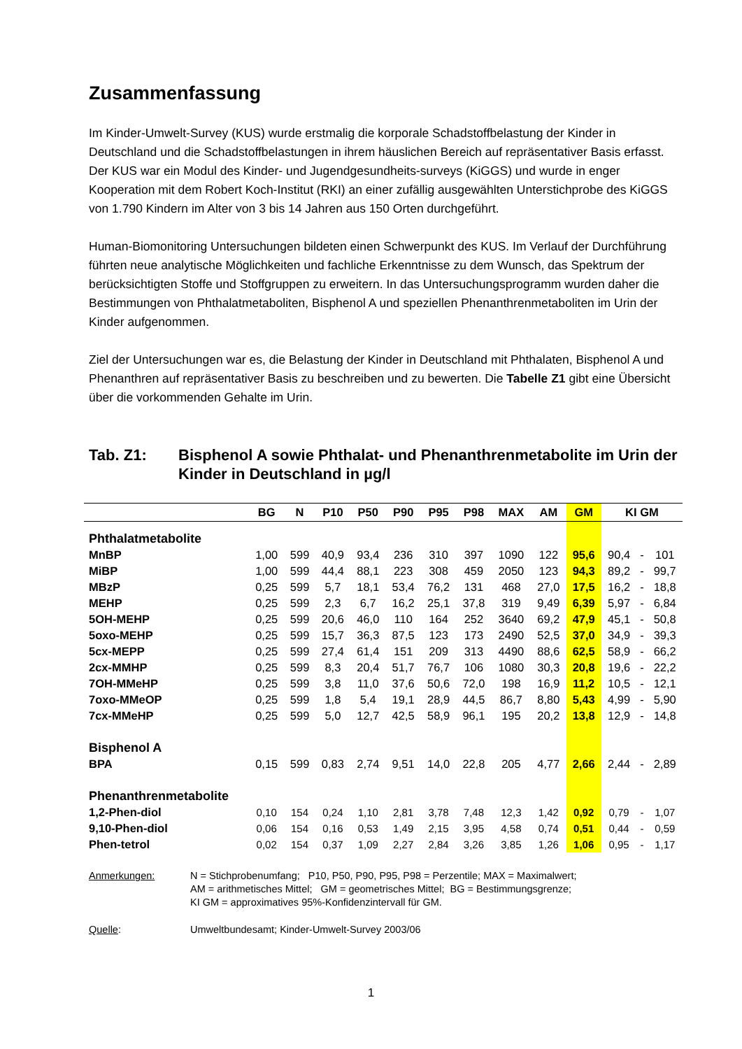Zusammenfassung
Im Kinder-Umwelt-Survey (KUS) wurde erstmalig die korporale Schadstoffbelastung der Kinder in Deutschland und die Schadstoffbelastungen in ihrem häuslichen Bereich auf repräsentativer Basis erfasst. Der KUS war ein Modul des Kinder- und Jugendgesundheits-surveys (KiGGS) und wurde in enger Kooperation mit dem Robert Koch-Institut (RKI) an einer zufällig ausgewählten Unterstichprobe des KiGGS von 1.790 Kindern im Alter von 3 bis 14 Jahren aus 150 Orten durchgeführt.
Human-Biomonitoring Untersuchungen bildeten einen Schwerpunkt des KUS. Im Verlauf der Durchführung führten neue analytische Möglichkeiten und fachliche Erkenntnisse zu dem Wunsch, das Spektrum der berücksichtigten Stoffe und Stoffgruppen zu erweitern. In das Untersuchungsprogramm wurden daher die Bestimmungen von Phthalatmetaboliten, Bisphenol A und speziellen Phenanthrenmetaboliten im Urin der Kinder aufgenommen.
Ziel der Untersuchungen war es, die Belastung der Kinder in Deutschland mit Phthalaten, Bisphenol A und Phenanthren auf repräsentativer Basis zu beschreiben und zu bewerten. Die Tabelle Z1 gibt eine Übersicht über die vorkommenden Gehalte im Urin.
Tab. Z1: Bisphenol A sowie Phthalat- und Phenanthrenmetabolite im Urin der Kinder in Deutschland in µg/l
| | BG | N | P10 | P50 | P90 | P95 | P98 | MAX | AM | GM | KI GM | | |
| --- | --- | --- | --- | --- | --- | --- | --- | --- | --- | --- | --- | --- | --- |
| Phthalatmetabolite | | | | | | | | | | | | | |
| MnBP | 1,00 | 599 | 40,9 | 93,4 | 236 | 310 | 397 | 1090 | 122 | 95,6 | 90,4 | - | 101 |
| MiBP | 1,00 | 599 | 44,4 | 88,1 | 223 | 308 | 459 | 2050 | 123 | 94,3 | 89,2 | - | 99,7 |
| MBzP | 0,25 | 599 | 5,7 | 18,1 | 53,4 | 76,2 | 131 | 468 | 27,0 | 17,5 | 16,2 | - | 18,8 |
| MEHP | 0,25 | 599 | 2,3 | 6,7 | 16,2 | 25,1 | 37,8 | 319 | 9,49 | 6,39 | 5,97 | - | 6,84 |
| 5OH-MEHP | 0,25 | 599 | 20,6 | 46,0 | 110 | 164 | 252 | 3640 | 69,2 | 47,9 | 45,1 | - | 50,8 |
| 5oxo-MEHP | 0,25 | 599 | 15,7 | 36,3 | 87,5 | 123 | 173 | 2490 | 52,5 | 37,0 | 34,9 | - | 39,3 |
| 5cx-MEPP | 0,25 | 599 | 27,4 | 61,4 | 151 | 209 | 313 | 4490 | 88,6 | 62,5 | 58,9 | - | 66,2 |
| 2cx-MMHP | 0,25 | 599 | 8,3 | 20,4 | 51,7 | 76,7 | 106 | 1080 | 30,3 | 20,8 | 19,6 | - | 22,2 |
| 7OH-MMeHP | 0,25 | 599 | 3,8 | 11,0 | 37,6 | 50,6 | 72,0 | 198 | 16,9 | 11,2 | 10,5 | - | 12,1 |
| 7oxo-MMeOP | 0,25 | 599 | 1,8 | 5,4 | 19,1 | 28,9 | 44,5 | 86,7 | 8,80 | 5,43 | 4,99 | - | 5,90 |
| 7cx-MMeHP | 0,25 | 599 | 5,0 | 12,7 | 42,5 | 58,9 | 96,1 | 195 | 20,2 | 13,8 | 12,9 | - | 14,8 |
| Bisphenol A | | | | | | | | | | | | | |
| BPA | 0,15 | 599 | 0,83 | 2,74 | 9,51 | 14,0 | 22,8 | 205 | 4,77 | 2,66 | 2,44 | - | 2,89 |
| Phenanthrenmetabolite | | | | | | | | | | | | | |
| 1,2-Phen-diol | 0,10 | 154 | 0,24 | 1,10 | 2,81 | 3,78 | 7,48 | 12,3 | 1,42 | 0,92 | 0,79 | - | 1,07 |
| 9,10-Phen-diol | 0,06 | 154 | 0,16 | 0,53 | 1,49 | 2,15 | 3,95 | 4,58 | 0,74 | 0,51 | 0,44 | - | 0,59 |
| Phen-tetrol | 0,02 | 154 | 0,37 | 1,09 | 2,27 | 2,84 | 3,26 | 3,85 | 1,26 | 1,06 | 0,95 | - | 1,17 |
Anmerkungen:
N = Stichprobenumfang; P10, P50, P90, P95, P98 = Perzentile; MAX = Maximalwert;
AM = arithmetisches Mittel; GM = geometrisches Mittel; BG = Bestimmungsgrenze;
KI GM = approximatives 95%-Konfidenzintervall für GM.
Quelle:
Umweltbundesamt; Kinder-Umwelt-Survey 2003/06
1